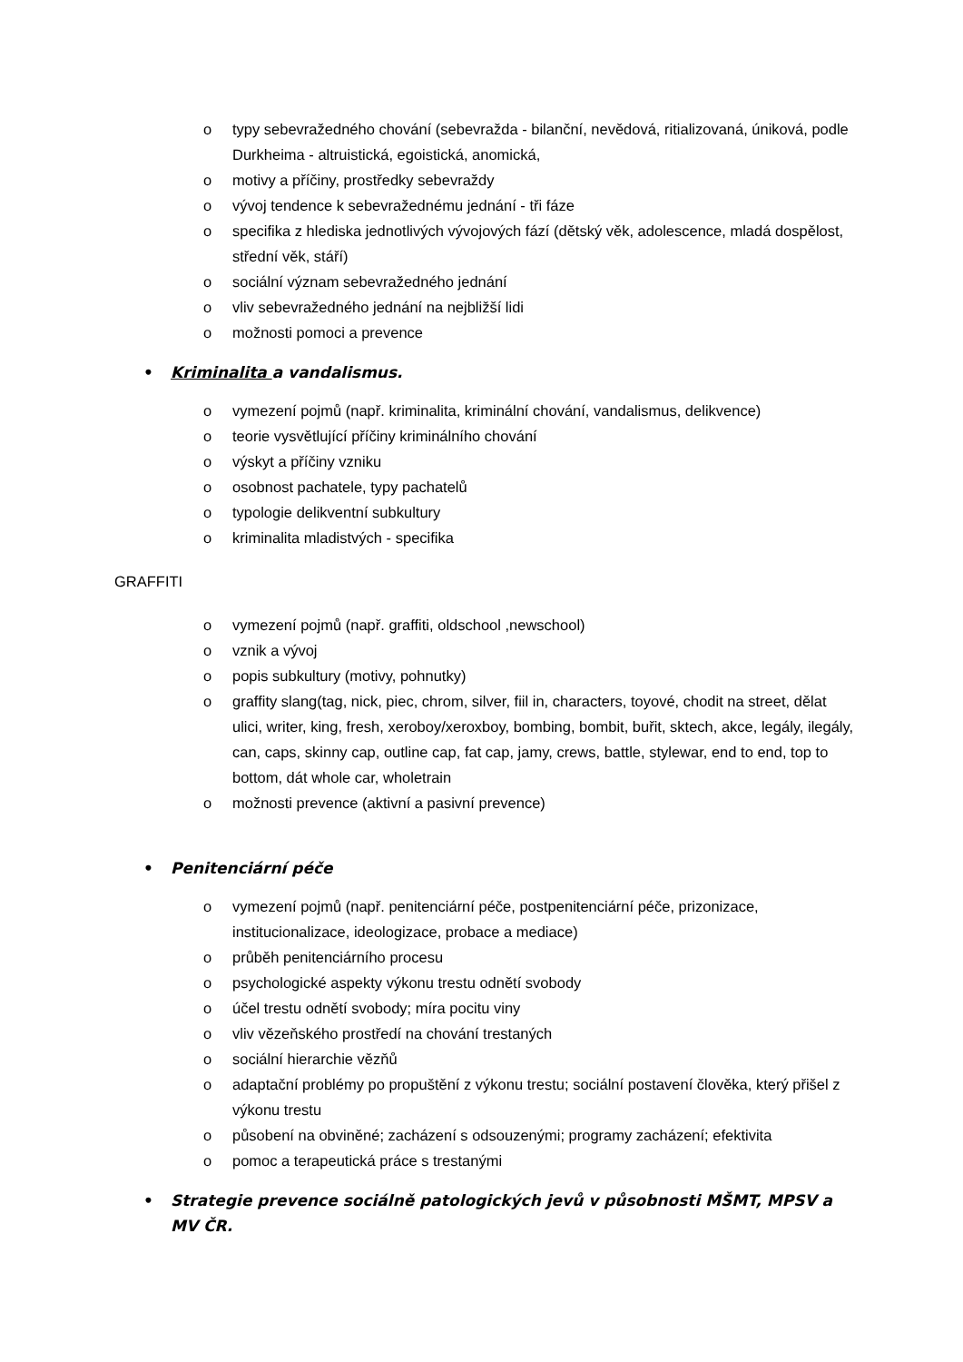o typy sebevražedného chování (sebevražda - bilanční, nevědová, ritializovaná, úniková, podle Durkheima - altruistická, egoistická, anomická,
o motivy a příčiny, prostředky sebevraždy
o vývoj tendence k sebevražednému jednání - tři fáze
o specifika z hlediska jednotlivých vývojových fází (dětský věk, adolescence, mladá dospělost, střední věk, stáří)
o sociální význam sebevražedného jednání
o vliv sebevražedného jednání na nejbližší lidi
o možnosti pomoci a prevence
• Kriminalita a vandalismus.
o vymezení pojmů (např. kriminalita, kriminální chování, vandalismus, delikvence)
o teorie vysvětlující příčiny kriminálního chování
o výskyt a příčiny vzniku
o osobnost pachatele, typy pachatelů
o typologie delikventní subkultury
o kriminalita mladistvých - specifika
GRAFFITI
o vymezení pojmů (např. graffiti, oldschool ,newschool)
o vznik a vývoj
o popis subkultury (motivy, pohnutky)
o graffity slang(tag, nick, piec, chrom, silver, fiil in, characters, toyové, chodit na street, dělat ulici, writer, king, fresh, xeroboy/xeroxboy, bombing, bombit, buřit, sktech, akce, legály, ilegály, can, caps, skinny cap, outline cap, fat cap, jamy, crews, battle, stylewar, end to end, top to bottom, dát whole car, wholetrain
o možnosti prevence (aktivní a pasivní prevence)
• Penitenciární péče
o vymezení pojmů (např. penitenciární péče, postpenitenciární péče, prizonizace, institucionalizace, ideologizace, probace a mediace)
o průběh penitenciárního procesu
o psychologické aspekty výkonu trestu odnětí svobody
o účel trestu odnětí svobody; míra pocitu viny
o vliv vězeňského prostředí na chování trestaných
o sociální hierarchie vězňů
o adaptační problémy po propuštění z výkonu trestu; sociální postavení člověka, který přišel z výkonu trestu
o působení na obviněné; zacházení s odsouzenými; programy zacházení; efektivita
o pomoc a terapeutická práce s trestanými
• Strategie prevence sociálně patologických jevů v působnosti MŠMT, MPSV a MV ČR.